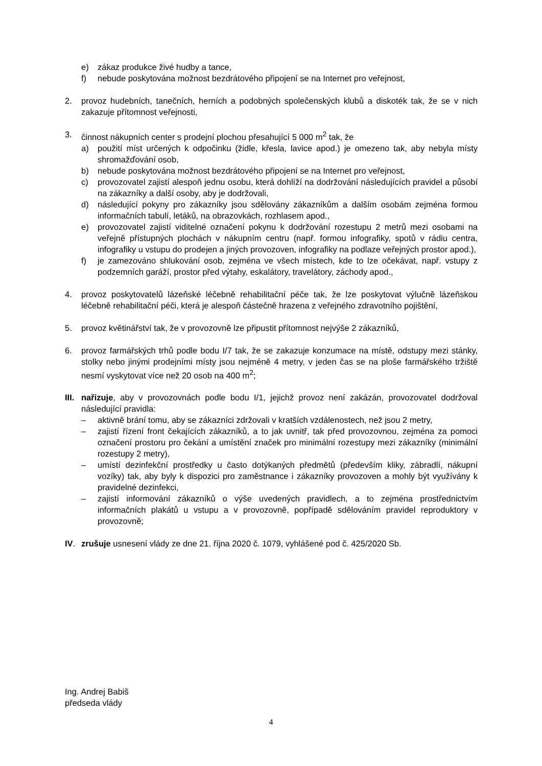e) zákaz produkce živé hudby a tance,
f) nebude poskytována možnost bezdrátového připojení se na Internet pro veřejnost,
2. provoz hudebních, tanečních, herních a podobných společenských klubů a diskoték tak, že se v nich zakazuje přítomnost veřejnosti,
3. činnost nákupních center s prodejní plochou přesahující 5 000 m<sup>2</sup> tak, že
a) použití míst určených k odpočinku (židle, křesla, lavice apod.) je omezeno tak, aby nebyla místy shromažďování osob,
b) nebude poskytována možnost bezdrátového připojení se na Internet pro veřejnost,
c) provozovatel zajistí alespoň jednu osobu, která dohlíží na dodržování následujících pravidel a působí na zákazníky a další osoby, aby je dodržovali,
d) následující pokyny pro zákazníky jsou sdělovány zákazníkům a dalším osobám zejména formou informačních tabulí, letáků, na obrazovkách, rozhlasem apod.,
e) provozovatel zajistí viditelné označení pokynu k dodržování rozestupu 2 metrů mezi osobami na veřejně přístupných plochách v nákupním centru (např. formou infografiky, spotů v rádiu centra, infografiky u vstupu do prodejen a jiných provozoven, infografiky na podlaze veřejných prostor apod.),
f) je zamezováno shlukování osob, zejména ve všech místech, kde to lze očekávat, např. vstupy z podzemních garáží, prostor před výtahy, eskalátory, travelátory, záchody apod.,
4. provoz poskytovatelů lázeňské léčebně rehabilitační péče tak, že lze poskytovat výlučně lázeňskou léčebně rehabilitační péči, která je alespoň částečně hrazena z veřejného zdravotního pojištění,
5. provoz květinářství tak, že v provozovně lze připustit přítomnost nejvýše 2 zákazníků,
6. provoz farmářských trhů podle bodu I/7 tak, že se zakazuje konzumace na místě, odstupy mezi stánky, stolky nebo jinými prodejními místy jsou nejméně 4 metry, v jeden čas se na ploše farmářského tržiště nesmí vyskytovat více než 20 osob na 400 m<sup>2</sup>;
III.
nařizuje, aby v provozovnách podle bodu I/1, jejichž provoz není zakázán, provozovatel dodržoval následující pravidla:
– aktivně brání tomu, aby se zákazníci zdržovali v kratších vzdálenostech, než jsou 2 metry,
– zajistí řízení front čekajících zákazníků, a to jak uvnitř, tak před provozovnou, zejména za pomoci označení prostoru pro čekání a umístění značek pro minimální rozestupy mezi zákazníky (minimální rozestupy 2 metry),
– umístí dezinfekční prostředky u často dotýkaných předmětů (především kliky, zábradlí, nákupní vozíky) tak, aby byly k dispozici pro zaměstnance i zákazníky provozoven a mohly být využívány k pravidelné dezinfekci,
– zajistí informování zákazníků o výše uvedených pravidlech, a to zejména prostřednictvím informačních plakátů u vstupu a v provozovně, popřípadě sdělováním pravidel reproduktory v provozovně;
IV. zrušuje usnesení vlády ze dne 21. října 2020 č. 1079, vyhlášené pod č. 425/2020 Sb.
Ing. Andrej Babiš
předseda vlády
4